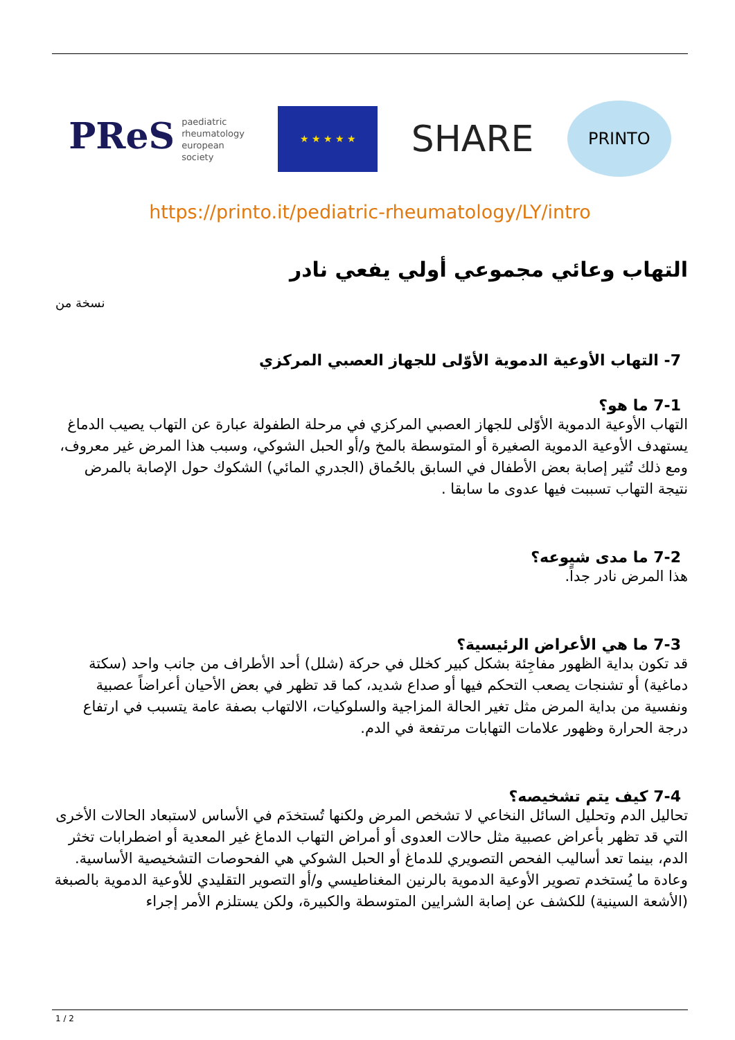PReS paediatric
rheumatology
european
society
★ ★ ★ ★ ★
SHARE
PRINTO
https://printo.it/pediatric-rheumatology/LY/intro
التهاب وعائي مجموعي أولي يفعي نادر
نسخة من
7- التهاب الأوعية الدموية الأوّلى للجهاز العصبي المركزي
7-1 ما هو؟
التهاب الأوعية الدموية الأوّلى للجهاز العصبي المركزي في مرحلة الطفولة عبارة عن التهاب يصيب الدماغ يستهدف الأوعية الدموية الصغيرة أو المتوسطة بالمخ و/أو الحبل الشوكي، وسبب هذا المرض غير معروف، ومع ذلك تُثير إصابة بعض الأطفال في السابق بالحُماق (الجدري المائي) الشكوك حول الإصابة بالمرض نتيجة التهاب تسببت فيها عدوى ما سابقا .
7-2 ما مدى شيوعه؟
هذا المرض نادر جداً.
7-3 ما هي الأعراض الرئيسية؟
قد تكون بداية الظهور مفاجِئة بشكل كبير كخلل في حركة (شلل) أحد الأطراف من جانب واحد (سكتة دماغية) أو تشنجات يصعب التحكم فيها أو صداع شديد، كما قد تظهر في بعض الأحيان أعراضاً عصبية ونفسية من بداية المرض مثل تغير الحالة المزاجية والسلوكيات، الالتهاب بصفة عامة يتسبب في ارتفاع درجة الحرارة وظهور علامات التهابات مرتفعة في الدم.
7-4 كيف يتم تشخيصه؟
تحاليل الدم وتحليل السائل النخاعي لا تشخص المرض ولكنها تُستخدَم في الأساس لاستبعاد الحالات الأخرى التي قد تظهر بأعراض عصبية مثل حالات العدوى أو أمراض التهاب الدماغ غير المعدية أو اضطرابات تخثر الدم، بينما تعد أساليب الفحص التصويري للدماغ أو الحبل الشوكي هي الفحوصات التشخيصية الأساسية. وعادة ما يُستخدم تصوير الأوعية الدموية بالرنين المغناطيسي و/أو التصوير التقليدي للأوعية الدموية بالصبغة (الأشعة السينية) للكشف عن إصابة الشرايين المتوسطة والكبيرة، ولكن يستلزم الأمر إجراء
1 / 2